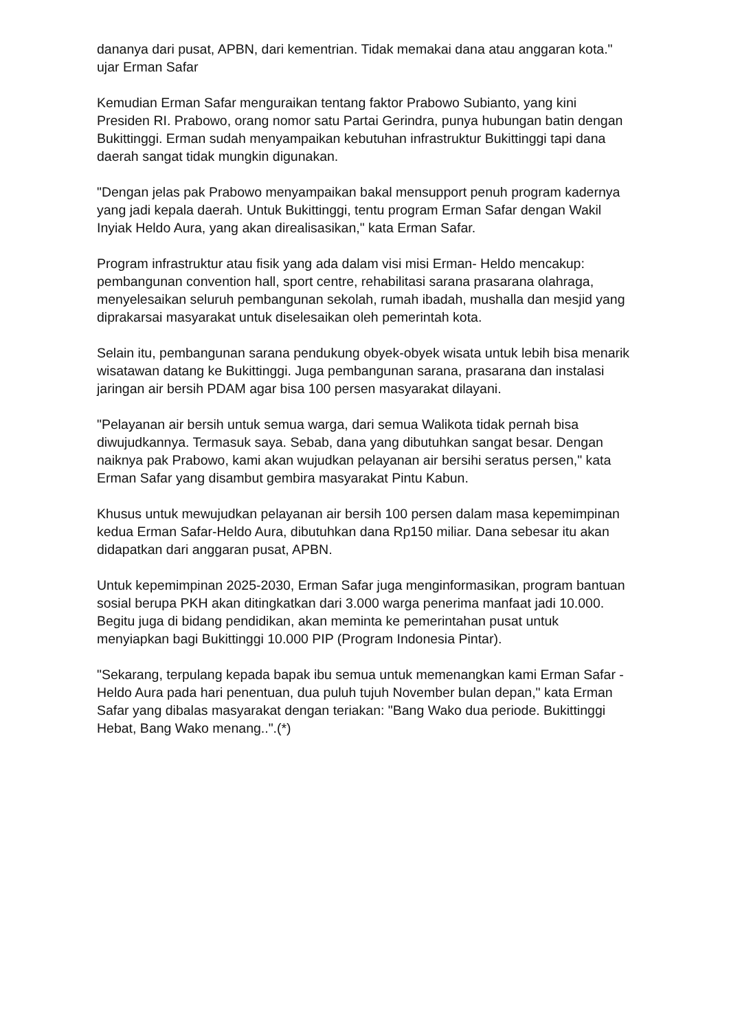dananya dari pusat, APBN, dari kementrian. Tidak memakai dana atau anggaran kota." ujar Erman Safar
Kemudian Erman Safar menguraikan tentang faktor Prabowo Subianto, yang kini Presiden RI. Prabowo, orang nomor satu Partai Gerindra, punya hubungan batin dengan Bukittinggi. Erman sudah menyampaikan kebutuhan infrastruktur Bukittinggi tapi dana daerah sangat tidak mungkin digunakan.
"Dengan jelas pak Prabowo menyampaikan bakal mensupport penuh program kadernya yang jadi kepala daerah. Untuk Bukittinggi, tentu program Erman Safar dengan Wakil Inyiak Heldo Aura, yang akan direalisasikan," kata Erman Safar.
Program infrastruktur atau fisik yang ada dalam visi misi Erman- Heldo mencakup: pembangunan convention hall, sport centre, rehabilitasi sarana prasarana olahraga, menyelesaikan seluruh pembangunan sekolah, rumah ibadah, mushalla dan mesjid yang diprakarsai masyarakat untuk diselesaikan oleh pemerintah kota.
Selain itu, pembangunan sarana pendukung obyek-obyek wisata untuk lebih bisa menarik wisatawan datang ke Bukittinggi. Juga pembangunan sarana, prasarana dan instalasi jaringan air bersih PDAM agar bisa 100 persen masyarakat dilayani.
"Pelayanan air bersih untuk semua warga, dari semua Walikota tidak pernah bisa diwujudkannya. Termasuk saya. Sebab, dana yang dibutuhkan sangat besar. Dengan naiknya pak Prabowo, kami akan wujudkan pelayanan air bersihi seratus persen," kata Erman Safar yang disambut gembira masyarakat Pintu Kabun.
Khusus untuk mewujudkan pelayanan air bersih 100 persen dalam masa kepemimpinan kedua Erman Safar-Heldo Aura, dibutuhkan dana Rp150 miliar. Dana sebesar itu akan didapatkan dari anggaran pusat, APBN.
Untuk kepemimpinan 2025-2030, Erman Safar juga menginformasikan, program bantuan sosial berupa PKH akan ditingkatkan dari 3.000 warga penerima manfaat jadi 10.000. Begitu juga di bidang pendidikan, akan meminta ke pemerintahan pusat untuk menyiapkan bagi Bukittinggi 10.000 PIP (Program Indonesia Pintar).
"Sekarang, terpulang kepada bapak ibu semua untuk memenangkan kami Erman Safar - Heldo Aura pada hari penentuan, dua puluh tujuh November bulan depan," kata Erman Safar yang dibalas masyarakat dengan teriakan: "Bang Wako dua periode. Bukittinggi Hebat, Bang Wako menang..".(*)